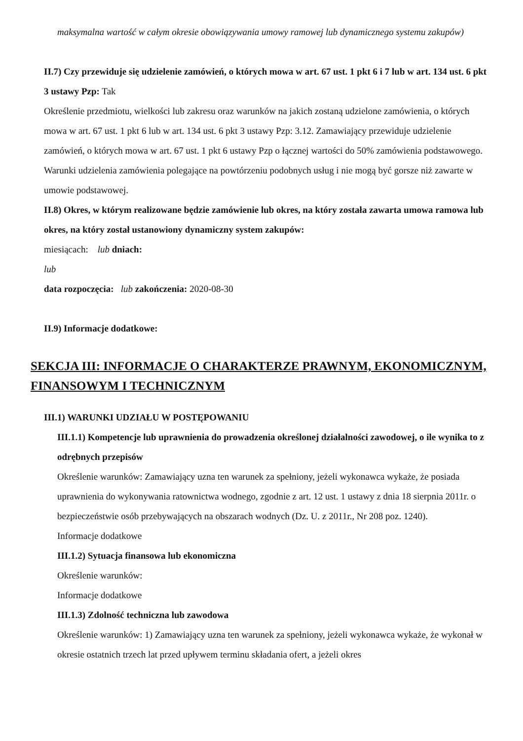maksymalna wartość w całym okresie obowiązywania umowy ramowej lub dynamicznego systemu zakupów)
II.7) Czy przewiduje się udzielenie zamówień, o których mowa w art. 67 ust. 1 pkt 6 i 7 lub w art. 134 ust. 6 pkt 3 ustawy Pzp: Tak
Określenie przedmiotu, wielkości lub zakresu oraz warunków na jakich zostaną udzielone zamówienia, o których mowa w art. 67 ust. 1 pkt 6 lub w art. 134 ust. 6 pkt 3 ustawy Pzp: 3.12. Zamawiający przewiduje udzielenie zamówień, o których mowa w art. 67 ust. 1 pkt 6 ustawy Pzp o łącznej wartości do 50% zamówienia podstawowego. Warunki udzielenia zamówienia polegające na powtórzeniu podobnych usług i nie mogą być gorsze niż zawarte w umowie podstawowej.
II.8) Okres, w którym realizowane będzie zamówienie lub okres, na który została zawarta umowa ramowa lub okres, na który został ustanowiony dynamiczny system zakupów:
miesiącach: lub dniach:
lub
data rozpoczęcia: lub zakończenia: 2020-08-30
II.9) Informacje dodatkowe:
SEKCJA III: INFORMACJE O CHARAKTERZE PRAWNYM, EKONOMICZNYM, FINANSOWYM I TECHNICZNYM
III.1) WARUNKI UDZIAŁU W POSTĘPOWANIU
III.1.1) Kompetencje lub uprawnienia do prowadzenia określonej działalności zawodowej, o ile wynika to z odrębnych przepisów
Określenie warunków: Zamawiający uzna ten warunek za spełniony, jeżeli wykonawca wykaże, że posiada uprawnienia do wykonywania ratownictwa wodnego, zgodnie z art. 12 ust. 1 ustawy z dnia 18 sierpnia 2011r. o bezpieczeństwie osób przebywających na obszarach wodnych (Dz. U. z 2011r., Nr 208 poz. 1240).
Informacje dodatkowe
III.1.2) Sytuacja finansowa lub ekonomiczna
Określenie warunków:
Informacje dodatkowe
III.1.3) Zdolność techniczna lub zawodowa
Określenie warunków: 1) Zamawiający uzna ten warunek za spełniony, jeżeli wykonawca wykaże, że wykonał w okresie ostatnich trzech lat przed upływem terminu składania ofert, a jeżeli okres